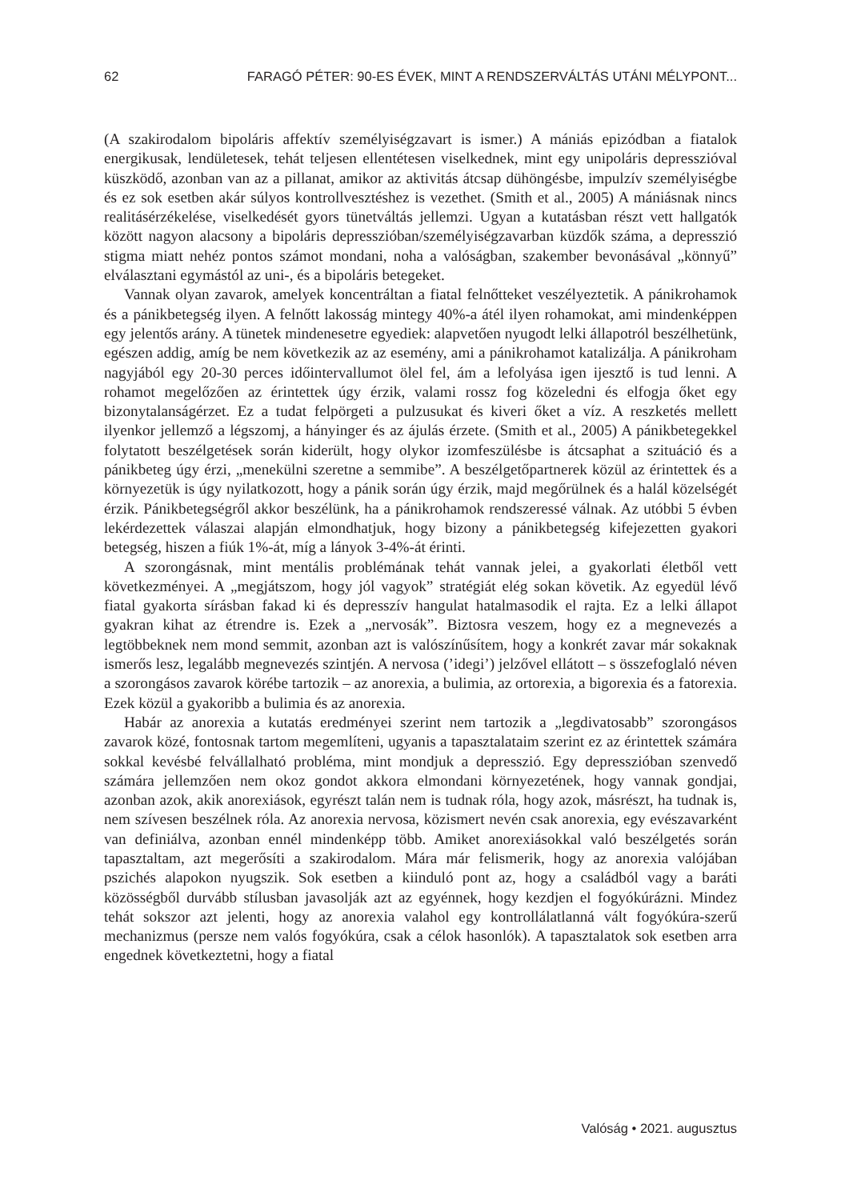62 FARAGÓ PÉTER: 90-ES ÉVEK, MINT A RENDSZERVÁLTÁS UTÁNI MÉLYPONT...
(A szakirodalom bipoláris affektív személyiségzavart is ismer.) A mániás epizódban a fiatalok energikusak, lendületesek, tehát teljesen ellentétesen viselkednek, mint egy unipoláris depresszióval küszködő, azonban van az a pillanat, amikor az aktivitás átcsap dühöngésbe, impulzív személyiségbe és ez sok esetben akár súlyos kontrollvesztéshez is vezethet. (Smith et al., 2005) A mániásnak nincs realitásérzékelése, viselkedését gyors tünetváltás jellemzi. Ugyan a kutatásban részt vett hallgatók között nagyon alacsony a bipoláris depresszióban/személyiségzavarban küzdők száma, a depresszió stigma miatt nehéz pontos számot mondani, noha a valóságban, szakember bevonásával „könnyű” elválasztani egymástól az uni-, és a bipoláris betegeket.
Vannak olyan zavarok, amelyek koncentráltan a fiatal felnőtteket veszélyeztetik. A pánikrohamok és a pánikbetegség ilyen. A felnőtt lakosság mintegy 40%-a átél ilyen rohamokat, ami mindenképpen egy jelentős arány. A tünetek mindenesetre egyediek: alapvetően nyugodt lelki állapotról beszélhetünk, egészen addig, amíg be nem következik az az esemény, ami a pánikrohamot katalizálja. A pánikroham nagyjából egy 20-30 perces időintervallumot ölel fel, ám a lefolyása igen ijesztő is tud lenni. A rohamot megelőzően az érintettek úgy érzik, valami rossz fog közeledni és elfogja őket egy bizonytalanságérzet. Ez a tudat felpörgeti a pulzusukat és kiveri őket a víz. A reszketés mellett ilyenkor jellemző a légszomj, a hányinger és az ájulás érzete. (Smith et al., 2005) A pánikbetegekkel folytatott beszélgetések során kiderült, hogy olykor izomfeszülésbe is átcsaphat a szituáció és a pánikbeteg úgy érzi, „menekülni szeretne a semmibe”. A beszélgetőpartnerek közül az érintettek és a környezetük is úgy nyilatkozott, hogy a pánik során úgy érzik, majd megőrülnek és a halál közelségét érzik. Pánikbetegségről akkor beszélünk, ha a pánikrohamok rendszeressé válnak. Az utóbbi 5 évben lekérdezettek válaszai alapján elmondhatjuk, hogy bizony a pánikbetegség kifejezetten gyakori betegség, hiszen a fiúk 1%-át, míg a lányok 3-4%-át érinti.
A szorongásnak, mint mentális problémának tehát vannak jelei, a gyakorlati életből vett következményei. A „megjátszom, hogy jól vagyok” stratégiát elég sokan követik. Az egyedül lévő fiatal gyakorta sírásban fakad ki és depresszív hangulat hatalmasodik el rajta. Ez a lelki állapot gyakran kihat az étrendre is. Ezek a „nervosák”. Biztosra veszem, hogy ez a megnevezés a legtöbbeknek nem mond semmit, azonban azt is valószínűsítem, hogy a konkrét zavar már sokaknak ismerős lesz, legalább megnevezés szintjén. A nervosa (’idegi’) jelzővel ellátott – s összefoglaló néven a szorongásos zavarok körébe tartozik – az anorexia, a bulimia, az ortorexia, a bigorexia és a fatorexia. Ezek közül a gyakoribb a bulimia és az anorexia.
Habár az anorexia a kutatás eredményei szerint nem tartozik a „legdivatosabb” szorongásos zavarok közé, fontosnak tartom megemlíteni, ugyanis a tapasztalataim szerint ez az érintettek számára sokkal kevésbé felvállalható probléma, mint mondjuk a depresszió. Egy depresszióban szenvedő számára jellemzően nem okoz gondot akkora elmondani környezetének, hogy vannak gondjai, azonban azok, akik anorexiások, egyrészt talán nem is tudnak róla, hogy azok, másrészt, ha tudnak is, nem szívesen beszélnek róla. Az anorexia nervosa, közismert nevén csak anorexia, egy evészavarként van definiálva, azonban ennél mindenképp több. Amiket anorexiásokkal való beszélgetés során tapasztaltam, azt megerősíti a szakirodalom. Mára már felismerik, hogy az anorexia valójában pszichés alapokon nyugszik. Sok esetben a kiinduló pont az, hogy a családból vagy a baráti közösségből durvább stílusban javasolják azt az egyénnek, hogy kezdjen el fogyókúrázni. Mindez tehát sokszor azt jelenti, hogy az anorexia valahol egy kontrollálatlanná vált fogyókúra-szerű mechanizmus (persze nem valós fogyókúra, csak a célok hasonlók). A tapasztalatok sok esetben arra engednek következtetni, hogy a fiatal
Valóság • 2021. augusztus